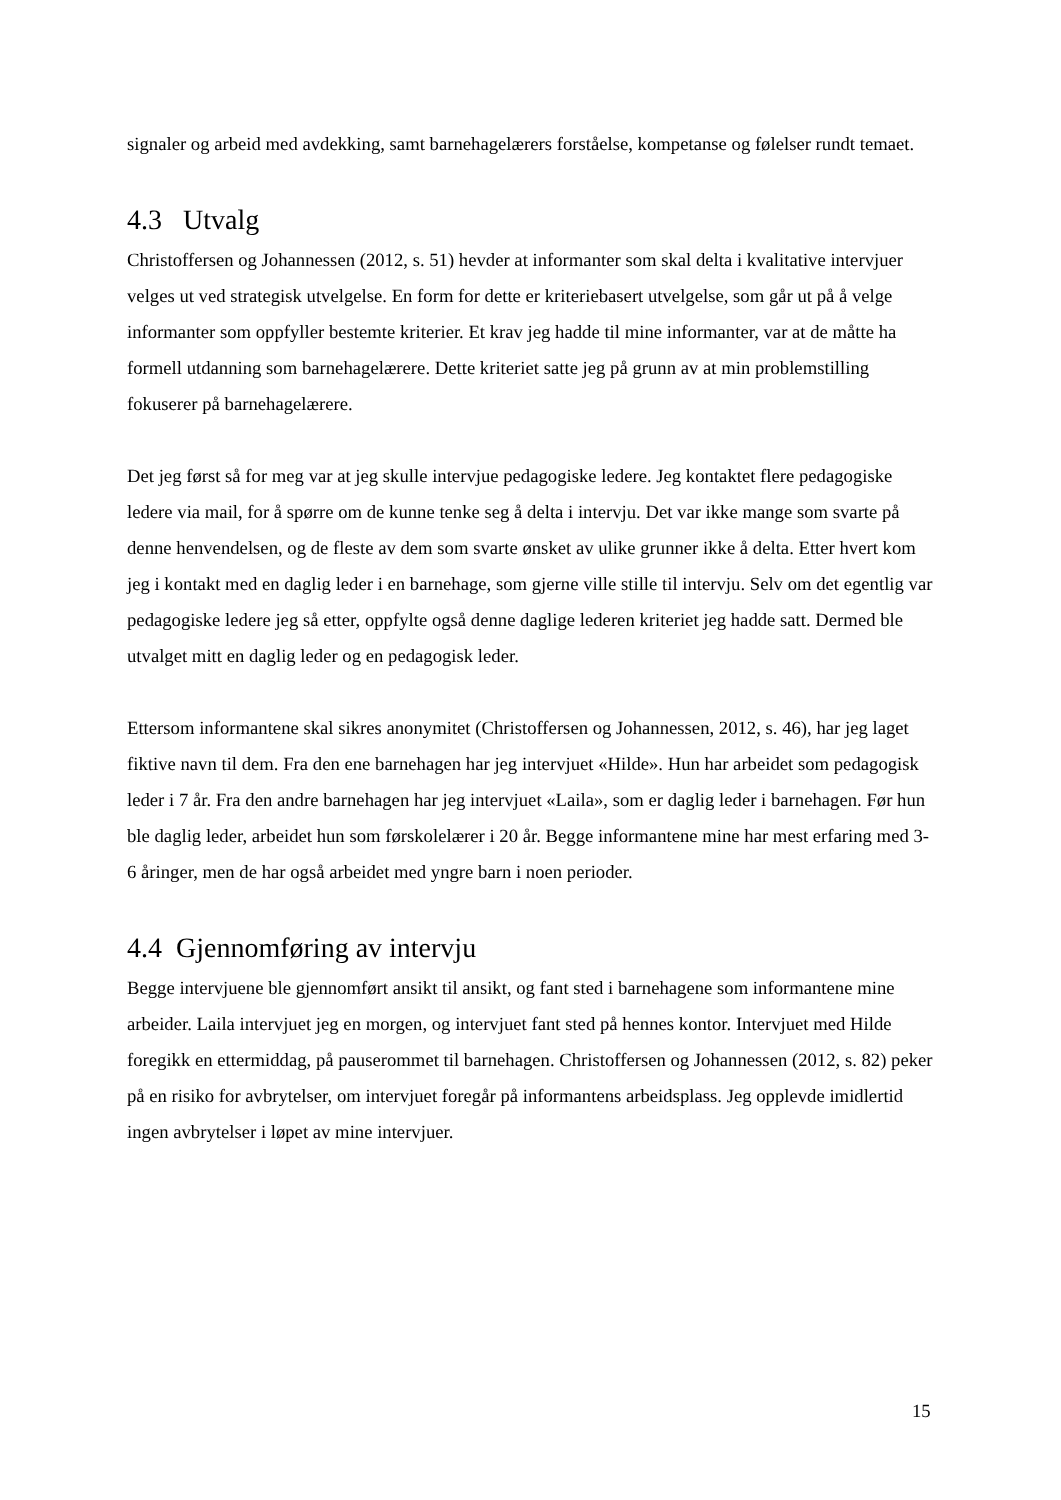signaler og arbeid med avdekking, samt barnehagelærers forståelse, kompetanse og følelser rundt temaet.
4.3 Utvalg
Christoffersen og Johannessen (2012, s. 51) hevder at informanter som skal delta i kvalitative intervjuer velges ut ved strategisk utvelgelse. En form for dette er kriteriebasert utvelgelse, som går ut på å velge informanter som oppfyller bestemte kriterier. Et krav jeg hadde til mine informanter, var at de måtte ha formell utdanning som barnehagelærere. Dette kriteriet satte jeg på grunn av at min problemstilling fokuserer på barnehagelærere.
Det jeg først så for meg var at jeg skulle intervjue pedagogiske ledere. Jeg kontaktet flere pedagogiske ledere via mail, for å spørre om de kunne tenke seg å delta i intervju. Det var ikke mange som svarte på denne henvendelsen, og de fleste av dem som svarte ønsket av ulike grunner ikke å delta. Etter hvert kom jeg i kontakt med en daglig leder i en barnehage, som gjerne ville stille til intervju. Selv om det egentlig var pedagogiske ledere jeg så etter, oppfylte også denne daglige lederen kriteriet jeg hadde satt. Dermed ble utvalget mitt en daglig leder og en pedagogisk leder.
Ettersom informantene skal sikres anonymitet (Christoffersen og Johannessen, 2012, s. 46), har jeg laget fiktive navn til dem. Fra den ene barnehagen har jeg intervjuet «Hilde». Hun har arbeidet som pedagogisk leder i 7 år. Fra den andre barnehagen har jeg intervjuet «Laila», som er daglig leder i barnehagen. Før hun ble daglig leder, arbeidet hun som førskolelærer i 20 år. Begge informantene mine har mest erfaring med 3-6 åringer, men de har også arbeidet med yngre barn i noen perioder.
4.4 Gjennomføring av intervju
Begge intervjuene ble gjennomført ansikt til ansikt, og fant sted i barnehagene som informantene mine arbeider. Laila intervjuet jeg en morgen, og intervjuet fant sted på hennes kontor. Intervjuet med Hilde foregikk en ettermiddag, på pauserommet til barnehagen. Christoffersen og Johannessen (2012, s. 82) peker på en risiko for avbrytelser, om intervjuet foregår på informantens arbeidsplass. Jeg opplevde imidlertid ingen avbrytelser i løpet av mine intervjuer.
15